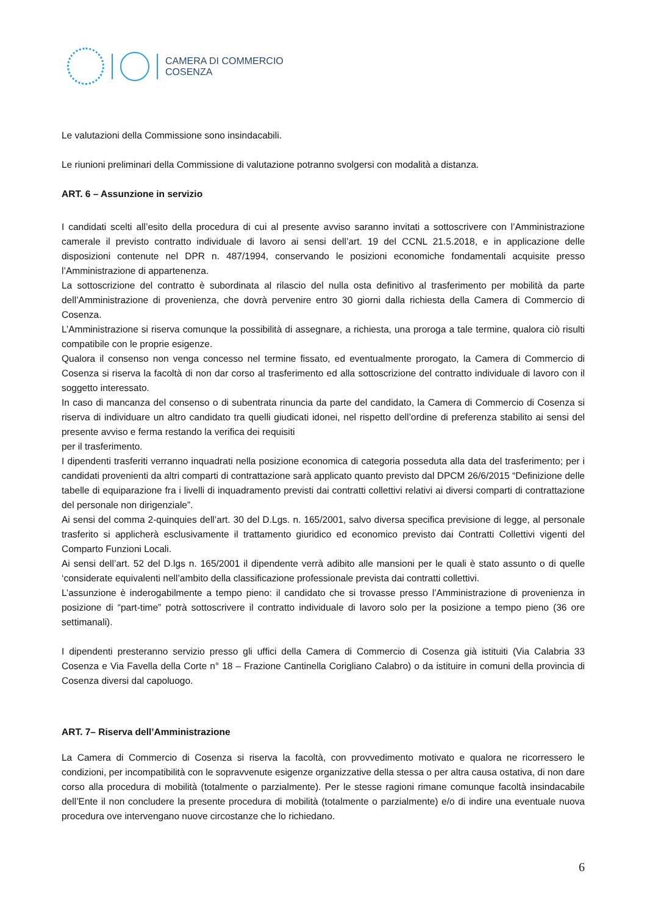CAMERA DI COMMERCIO
COSENZA
Le valutazioni della Commissione sono insindacabili.
Le riunioni preliminari della Commissione di valutazione potranno svolgersi con modalità a distanza.
ART. 6 – Assunzione in servizio
I candidati scelti all’esito della procedura di cui al presente avviso saranno invitati a sottoscrivere con l’Amministrazione camerale il previsto contratto individuale di lavoro ai sensi dell’art. 19 del CCNL 21.5.2018, e in applicazione delle disposizioni contenute nel DPR n. 487/1994, conservando le posizioni economiche fondamentali acquisite presso l’Amministrazione di appartenenza.
La sottoscrizione del contratto è subordinata al rilascio del nulla osta definitivo al trasferimento per mobilità da parte dell’Amministrazione di provenienza, che dovrà pervenire entro 30 giorni dalla richiesta della Camera di Commercio di Cosenza.
L’Amministrazione si riserva comunque la possibilità di assegnare, a richiesta, una proroga a tale termine, qualora ciò risulti compatibile con le proprie esigenze.
Qualora il consenso non venga concesso nel termine fissato, ed eventualmente prorogato, la Camera di Commercio di Cosenza si riserva la facoltà di non dar corso al trasferimento ed alla sottoscrizione del contratto individuale di lavoro con il soggetto interessato.
In caso di mancanza del consenso o di subentrata rinuncia da parte del candidato, la Camera di Commercio di Cosenza si riserva di individuare un altro candidato tra quelli giudicati idonei, nel rispetto dell’ordine di preferenza stabilito ai sensi del presente avviso e ferma restando la verifica dei requisiti
per il trasferimento.
I dipendenti trasferiti verranno inquadrati nella posizione economica di categoria posseduta alla data del trasferimento; per i candidati provenienti da altri comparti di contrattazione sarà applicato quanto previsto dal DPCM 26/6/2015 “Definizione delle tabelle di equiparazione fra i livelli di inquadramento previsti dai contratti collettivi relativi ai diversi comparti di contrattazione del personale non dirigenziale”.
Ai sensi del comma 2-quinquies dell’art. 30 del D.Lgs. n. 165/2001, salvo diversa specifica previsione di legge, al personale trasferito si applicherà esclusivamente il trattamento giuridico ed economico previsto dai Contratti Collettivi vigenti del Comparto Funzioni Locali.
Ai sensi dell’art. 52 del D.lgs n. 165/2001 il dipendente verrà adibito alle mansioni per le quali è stato assunto o di quelle ‘considerate equivalenti nell’ambito della classificazione professionale prevista dai contratti collettivi.
L’assunzione è inderogabilmente a tempo pieno: il candidato che si trovasse presso l’Amministrazione di provenienza in posizione di “part-time” potrà sottoscrivere il contratto individuale di lavoro solo per la posizione a tempo pieno (36 ore settimanali).
I dipendenti presteranno servizio presso gli uffici della Camera di Commercio di Cosenza già istituiti (Via Calabria 33 Cosenza e Via Favella della Corte n° 18 – Frazione Cantinella Corigliano Calabro) o da istituire in comuni della provincia di Cosenza diversi dal capoluogo.
ART. 7– Riserva dell’Amministrazione
La Camera di Commercio di Cosenza si riserva la facoltà, con provvedimento motivato e qualora ne ricorressero le condizioni, per incompatibilità con le sopravvenute esigenze organizzative della stessa o per altra causa ostativa, di non dare corso alla procedura di mobilità (totalmente o parzialmente). Per le stesse ragioni rimane comunque facoltà insindacabile dell’Ente il non concludere la presente procedura di mobilità (totalmente o parzialmente) e/o di indire una eventuale nuova procedura ove intervengano nuove circostanze che lo richiedano.
6